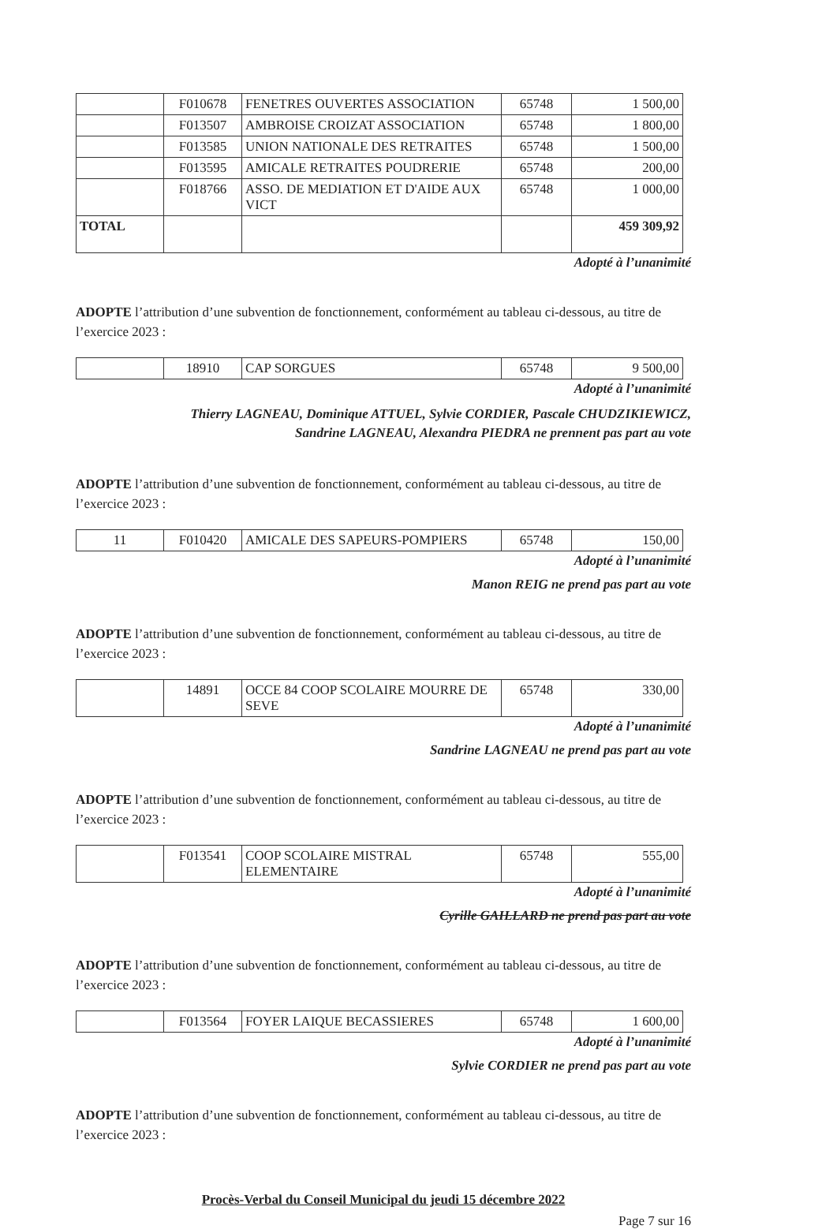| | F010678 | FENETRES OUVERTES ASSOCIATION | 65748 | 1 500,00 |
| | F013507 | AMBROISE CROIZAT ASSOCIATION | 65748 | 1 800,00 |
| | F013585 | UNION NATIONALE DES RETRAITES | 65748 | 1 500,00 |
| | F013595 | AMICALE RETRAITES POUDRERIE | 65748 | 200,00 |
| | F018766 | ASSO. DE MEDIATION ET D'AIDE AUX VICT | 65748 | 1 000,00 |
| TOTAL | | | | 459 309,92 |
Adopté à l’unanimité
ADOPTE l’attribution d’une subvention de fonctionnement, conformément au tableau ci-dessous, au titre de l’exercice 2023 :
| | 18910 | CAP SORGUES | 65748 | 9 500,00 |
Adopté à l’unanimité
Thierry LAGNEAU, Dominique ATTUEL, Sylvie CORDIER, Pascale CHUDZIKIEWICZ,
Sandrine LAGNEAU, Alexandra PIEDRA ne prennent pas part au vote
ADOPTE l’attribution d’une subvention de fonctionnement, conformément au tableau ci-dessous, au titre de l’exercice 2023 :
| 11 | F010420 | AMICALE DES SAPEURS-POMPIERS | 65748 | 150,00 |
Adopté à l’unanimité
Manon REIG ne prend pas part au vote
ADOPTE l’attribution d’une subvention de fonctionnement, conformément au tableau ci-dessous, au titre de l’exercice 2023 :
| | 14891 | OCCE 84 COOP SCOLAIRE MOURRE DE SEVE | 65748 | 330,00 |
Adopté à l’unanimité
Sandrine LAGNEAU ne prend pas part au vote
ADOPTE l’attribution d’une subvention de fonctionnement, conformément au tableau ci-dessous, au titre de l’exercice 2023 :
| | F013541 | COOP SCOLAIRE MISTRAL ELEMENTAIRE | 65748 | 555,00 |
Adopté à l’unanimité
Cyrille GAILLARD ne prend pas part au vote
ADOPTE l’attribution d’une subvention de fonctionnement, conformément au tableau ci-dessous, au titre de l’exercice 2023 :
| | F013564 | FOYER LAIQUE BECASSIERES | 65748 | 1 600,00 |
Adopté à l’unanimité
Sylvie CORDIER ne prend pas part au vote
ADOPTE l’attribution d’une subvention de fonctionnement, conformément au tableau ci-dessous, au titre de l’exercice 2023 :
Procès-Verbal du Conseil Municipal du jeudi 15 décembre 2022
Page 7 sur 16